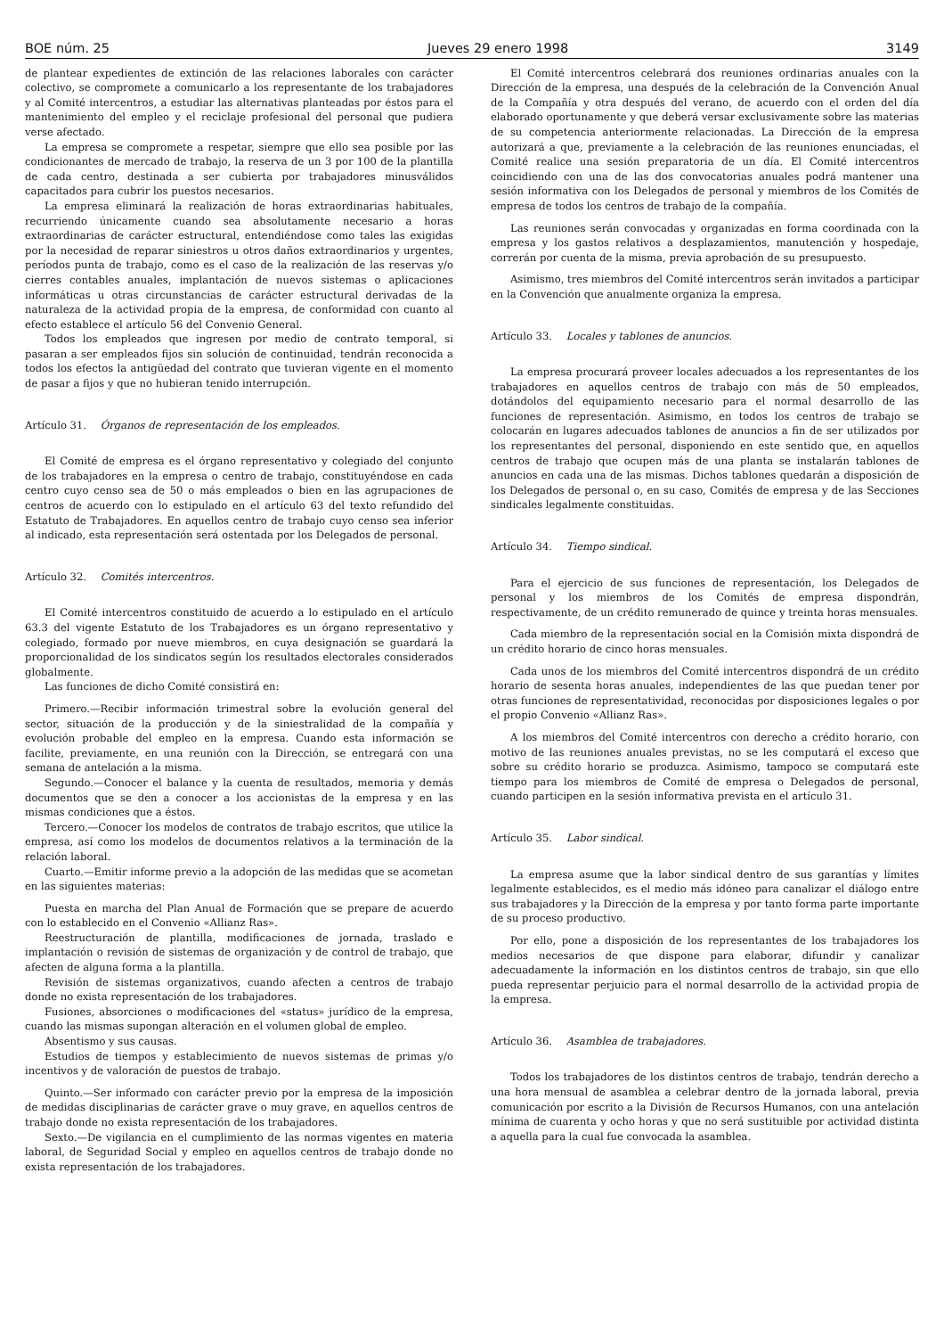BOE núm. 25 Jueves 29 enero 1998 3149
de plantear expedientes de extinción de las relaciones laborales con carácter colectivo, se compromete a comunicarlo a los representante de los trabajadores y al Comité intercentros, a estudiar las alternativas planteadas por éstos para el mantenimiento del empleo y el reciclaje profesional del personal que pudiera verse afectado.
La empresa se compromete a respetar, siempre que ello sea posible por las condicionantes de mercado de trabajo, la reserva de un 3 por 100 de la plantilla de cada centro, destinada a ser cubierta por trabajadores minusválidos capacitados para cubrir los puestos necesarios.
La empresa eliminará la realización de horas extraordinarias habituales, recurriendo únicamente cuando sea absolutamente necesario a horas extraordinarias de carácter estructural, entendiéndose como tales las exigidas por la necesidad de reparar siniestros u otros daños extraordinarios y urgentes, períodos punta de trabajo, como es el caso de la realización de las reservas y/o cierres contables anuales, implantación de nuevos sistemas o aplicaciones informáticas u otras circunstancias de carácter estructural derivadas de la naturaleza de la actividad propia de la empresa, de conformidad con cuanto al efecto establece el artículo 56 del Convenio General.
Todos los empleados que ingresen por medio de contrato temporal, si pasaran a ser empleados fijos sin solución de continuidad, tendrán reconocida a todos los efectos la antigüedad del contrato que tuvieran vigente en el momento de pasar a fijos y que no hubieran tenido interrupción.
Artículo 31. Órganos de representación de los empleados.
El Comité de empresa es el órgano representativo y colegiado del conjunto de los trabajadores en la empresa o centro de trabajo, constituyéndose en cada centro cuyo censo sea de 50 o más empleados o bien en las agrupaciones de centros de acuerdo con lo estipulado en el artículo 63 del texto refundido del Estatuto de Trabajadores. En aquellos centro de trabajo cuyo censo sea inferior al indicado, esta representación será ostentada por los Delegados de personal.
Artículo 32. Comités intercentros.
El Comité intercentros constituido de acuerdo a lo estipulado en el artículo 63.3 del vigente Estatuto de los Trabajadores es un órgano representativo y colegiado, formado por nueve miembros, en cuya designación se guardará la proporcionalidad de los sindicatos según los resultados electorales considerados globalmente.
Las funciones de dicho Comité consistirá en:
Primero.—Recibir información trimestral sobre la evolución general del sector, situación de la producción y de la siniestralidad de la compañía y evolución probable del empleo en la empresa. Cuando esta información se facilite, previamente, en una reunión con la Dirección, se entregará con una semana de antelación a la misma.
Segundo.—Conocer el balance y la cuenta de resultados, memoria y demás documentos que se den a conocer a los accionistas de la empresa y en las mismas condiciones que a éstos.
Tercero.—Conocer los modelos de contratos de trabajo escritos, que utilice la empresa, así como los modelos de documentos relativos a la terminación de la relación laboral.
Cuarto.—Emitir informe previo a la adopción de las medidas que se acometan en las siguientes materias:
Puesta en marcha del Plan Anual de Formación que se prepare de acuerdo con lo establecido en el Convenio «Allianz Ras».
Reestructuración de plantilla, modificaciones de jornada, traslado e implantación o revisión de sistemas de organización y de control de trabajo, que afecten de alguna forma a la plantilla.
Revisión de sistemas organizativos, cuando afecten a centros de trabajo donde no exista representación de los trabajadores.
Fusiones, absorciones o modificaciones del «status» jurídico de la empresa, cuando las mismas supongan alteración en el volumen global de empleo.
Absentismo y sus causas.
Estudios de tiempos y establecimiento de nuevos sistemas de primas y/o incentivos y de valoración de puestos de trabajo.
Quinto.—Ser informado con carácter previo por la empresa de la imposición de medidas disciplinarias de carácter grave o muy grave, en aquellos centros de trabajo donde no exista representación de los trabajadores.
Sexto.—De vigilancia en el cumplimiento de las normas vigentes en materia laboral, de Seguridad Social y empleo en aquellos centros de trabajo donde no exista representación de los trabajadores.
El Comité intercentros celebrará dos reuniones ordinarias anuales con la Dirección de la empresa, una después de la celebración de la Convención Anual de la Compañía y otra después del verano, de acuerdo con el orden del día elaborado oportunamente y que deberá versar exclusivamente sobre las materias de su competencia anteriormente relacionadas. La Dirección de la empresa autorizará a que, previamente a la celebración de las reuniones enunciadas, el Comité realice una sesión preparatoria de un día. El Comité intercentros coincidiendo con una de las dos convocatorias anuales podrá mantener una sesión informativa con los Delegados de personal y miembros de los Comités de empresa de todos los centros de trabajo de la compañía.
Las reuniones serán convocadas y organizadas en forma coordinada con la empresa y los gastos relativos a desplazamientos, manutención y hospedaje, correrán por cuenta de la misma, previa aprobación de su presupuesto.
Asimismo, tres miembros del Comité intercentros serán invitados a participar en la Convención que anualmente organiza la empresa.
Artículo 33. Locales y tablones de anuncios.
La empresa procurará proveer locales adecuados a los representantes de los trabajadores en aquellos centros de trabajo con más de 50 empleados, dotándolos del equipamiento necesario para el normal desarrollo de las funciones de representación. Asimismo, en todos los centros de trabajo se colocarán en lugares adecuados tablones de anuncios a fin de ser utilizados por los representantes del personal, disponiendo en este sentido que, en aquellos centros de trabajo que ocupen más de una planta se instalarán tablones de anuncios en cada una de las mismas. Dichos tablones quedarán a disposición de los Delegados de personal o, en su caso, Comités de empresa y de las Secciones sindicales legalmente constituidas.
Artículo 34. Tiempo sindical.
Para el ejercicio de sus funciones de representación, los Delegados de personal y los miembros de los Comités de empresa dispondrán, respectivamente, de un crédito remunerado de quince y treinta horas mensuales.
Cada miembro de la representación social en la Comisión mixta dispondrá de un crédito horario de cinco horas mensuales.
Cada unos de los miembros del Comité intercentros dispondrá de un crédito horario de sesenta horas anuales, independientes de las que puedan tener por otras funciones de representatividad, reconocidas por disposiciones legales o por el propio Convenio «Allianz Ras».
A los miembros del Comité intercentros con derecho a crédito horario, con motivo de las reuniones anuales previstas, no se les computará el exceso que sobre su crédito horario se produzca. Asimismo, tampoco se computará este tiempo para los miembros de Comité de empresa o Delegados de personal, cuando participen en la sesión informativa prevista en el artículo 31.
Artículo 35. Labor sindical.
La empresa asume que la labor sindical dentro de sus garantías y límites legalmente establecidos, es el medio más idóneo para canalizar el diálogo entre sus trabajadores y la Dirección de la empresa y por tanto forma parte importante de su proceso productivo.
Por ello, pone a disposición de los representantes de los trabajadores los medios necesarios de que dispone para elaborar, difundir y canalizar adecuadamente la información en los distintos centros de trabajo, sin que ello pueda representar perjuicio para el normal desarrollo de la actividad propia de la empresa.
Artículo 36. Asamblea de trabajadores.
Todos los trabajadores de los distintos centros de trabajo, tendrán derecho a una hora mensual de asamblea a celebrar dentro de la jornada laboral, previa comunicación por escrito a la División de Recursos Humanos, con una antelación mínima de cuarenta y ocho horas y que no será sustituible por actividad distinta a aquella para la cual fue convocada la asamblea.